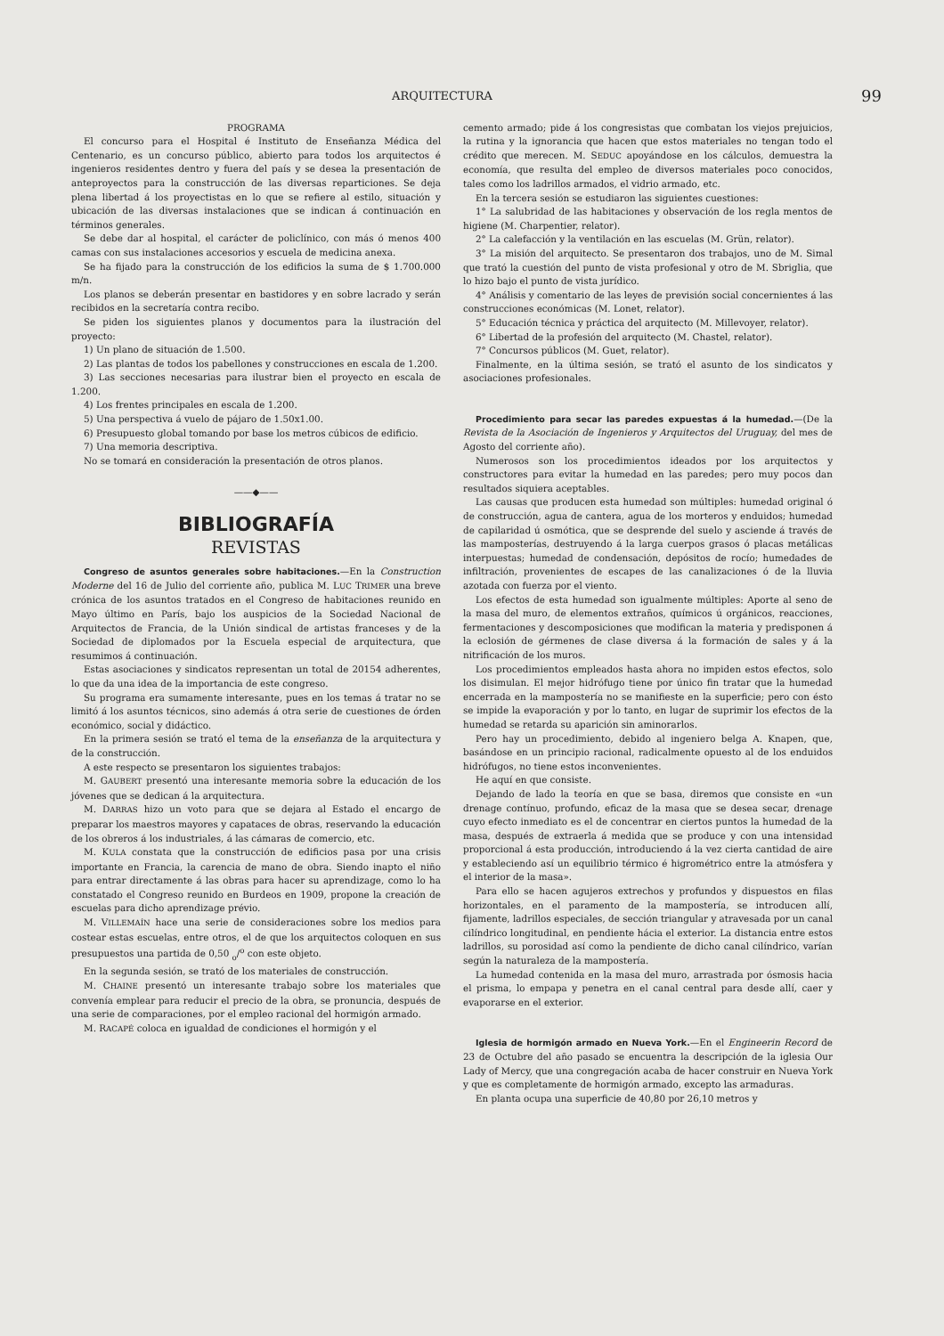ARQUITECTURA 99
PROGRAMA
El concurso para el Hospital é Instituto de Enseñanza Médica del Centenario, es un concurso público, abierto para todos los arquitectos é ingenieros residentes dentro y fuera del país y se desea la presentación de anteproyectos para la construcción de las diversas reparticiones. Se deja plena libertad á los proyectistas en lo que se refiere al estilo, situación y ubicación de las diversas instalaciones que se indican á continuación en términos generales.
Se debe dar al hospital, el carácter de policlínico, con más ó menos 400 camas con sus instalaciones accesorios y escuela de medicina anexa.
Se ha fijado para la construcción de los edificios la suma de $ 1.700.000 m/n.
Los planos se deberán presentar en bastidores y en sobre lacrado y serán recibidos en la secretaría contra recibo.
Se piden los siguientes planos y documentos para la ilustración del proyecto:
1) Un plano de situación de 1.500.
2) Las plantas de todos los pabellones y construcciones en escala de 1.200.
3) Las secciones necesarias para ilustrar bien el proyecto en escala de 1.200.
4) Los frentes principales en escala de 1.200.
5) Una perspectiva á vuelo de pájaro de 1.50x1.00.
6) Presupuesto global tomando por base los metros cúbicos de edificio.
7) Una memoria descriptiva.
No se tomará en consideración la presentación de otros planos.
——◆——
BIBLIOGRAFÍA
REVISTAS
Congreso de asuntos generales sobre habitaciones.—En la Construction Moderne del 16 de Julio del corriente año, publica M. LUC TRIMER una breve crónica de los asuntos tratados en el Congreso de habitaciones reunido en Mayo último en París, bajo los auspicios de la Sociedad Nacional de Arquitectos de Francia, de la Unión sindical de artistas franceses y de la Sociedad de diplomados por la Escuela especial de arquitectura, que resumimos á continuación.
Estas asociaciones y sindicatos representan un total de 20154 adherentes, lo que da una idea de la importancia de este congreso.
Su programa era sumamente interesante, pues en los temas á tratar no se limitó á los asuntos técnicos, sino además á otra serie de cuestiones de órden económico, social y didáctico.
En la primera sesión se trató el tema de la enseñanza de la arquitectura y de la construcción.
A este respecto se presentaron los siguientes trabajos:
M. GAUBERT presentó una interesante memoria sobre la educación de los jóvenes que se dedican á la arquitectura.
M. DARRAS hizo un voto para que se dejara al Estado el encargo de preparar los maestros mayores y capataces de obras, reservando la educación de los obreros á los industriales, á las cámaras de comercio, etc.
M. KULA constata que la construcción de edificios pasa por una crisis importante en Francia, la carencia de mano de obra. Siendo inapto el niño para entrar directamente á las obras para hacer su aprendizage, como lo ha constatado el Congreso reunido en Burdeos en 1909, propone la creación de escuelas para dicho aprendizage prévio.
M. VILLEMAÍN hace una serie de consideraciones sobre los medios para costear estas escuelas, entre otros, el de que los arquitectos coloquen en sus presupuestos una partida de 0,50 <sub>o</sub>/<sup>o</sup> con este objeto.
En la segunda sesión, se trató de los materiales de construcción.
M. CHAINE presentó un interesante trabajo sobre los materiales que convenía emplear para reducir el precio de la obra, se pronuncia, después de una serie de comparaciones, por el empleo racional del hormigón armado.
M. RACAPÉ coloca en igualdad de condiciones el hormigón y el
cemento armado; pide á los congresistas que combatan los viejos prejuicios, la rutina y la ignorancia que hacen que estos materiales no tengan todo el crédito que merecen. M. SEDUC apoyándose en los cálculos, demuestra la economía, que resulta del empleo de diversos materiales poco conocidos, tales como los ladrillos armados, el vidrio armado, etc.
En la tercera sesión se estudiaron las siguientes cuestiones:
1° La salubridad de las habitaciones y observación de los regla mentos de higiene (M. Charpentier, relator).
2° La calefacción y la ventilación en las escuelas (M. Grün, relator).
3° La misión del arquitecto. Se presentaron dos trabajos, uno de M. Simal que trató la cuestión del punto de vista profesional y otro de M. Sbriglia, que lo hizo bajo el punto de vista jurídico.
4° Análisis y comentario de las leyes de previsión social concernientes á las construcciones económicas (M. Lonet, relator).
5° Educación técnica y práctica del arquitecto (M. Millevoyer, relator).
6° Libertad de la profesión del arquitecto (M. Chastel, relator).
7° Concursos públicos (M. Guet, relator).
Finalmente, en la última sesión, se trató el asunto de los sindicatos y asociaciones profesionales.
Procedimiento para secar las paredes expuestas á la humedad.—(De la Revista de la Asociación de Ingenieros y Arquitectos del Uruguay, del mes de Agosto del corriente año).
Numerosos son los procedimientos ideados por los arquitectos y constructores para evitar la humedad en las paredes; pero muy pocos dan resultados siquiera aceptables.
Las causas que producen esta humedad son múltiples: humedad original ó de construcción, agua de cantera, agua de los morteros y enduidos; humedad de capilaridad ú osmótica, que se desprende del suelo y asciende á través de las mamposterías, destruyendo á la larga cuerpos grasos ó placas metálicas interpuestas; humedad de condensación, depósitos de rocío; humedades de infiltración, provenientes de escapes de las canalizaciones ó de la lluvia azotada con fuerza por el viento.
Los efectos de esta humedad son igualmente múltiples: Aporte al seno de la masa del muro, de elementos extraños, químicos ú orgánicos, reacciones, fermentaciones y descomposiciones que modifican la materia y predisponen á la eclosión de gérmenes de clase diversa á la formación de sales y á la nitrificación de los muros.
Los procedimientos empleados hasta ahora no impiden estos efectos, solo los disimulan. El mejor hidrófugo tiene por único fin tratar que la humedad encerrada en la mampostería no se manifieste en la superficie; pero con ésto se impide la evaporación y por lo tanto, en lugar de suprimir los efectos de la humedad se retarda su aparición sin aminorarlos.
Pero hay un procedimiento, debido al ingeniero belga A. Knapen, que, basándose en un principio racional, radicalmente opuesto al de los enduidos hidrófugos, no tiene estos inconvenientes.
He aquí en que consiste.
Dejando de lado la teoría en que se basa, diremos que consiste en «un drenage contínuo, profundo, eficaz de la masa que se desea secar, drenage cuyo efecto inmediato es el de concentrar en ciertos puntos la humedad de la masa, después de extraerla á medida que se produce y con una intensidad proporcional á esta producción, introduciendo á la vez cierta cantidad de aire y estableciendo así un equilibrio térmico é higrométrico entre la atmósfera y el interior de la masa».
Para ello se hacen agujeros extrechos y profundos y dispuestos en filas horizontales, en el paramento de la mampostería, se introducen allí, fijamente, ladrillos especiales, de sección triangular y atravesada por un canal cilíndrico longitudinal, en pendiente hácia el exterior. La distancia entre estos ladrillos, su porosidad así como la pendiente de dicho canal cilíndrico, varían según la naturaleza de la mampostería.
La humedad contenida en la masa del muro, arrastrada por ósmosis hacia el prisma, lo empapa y penetra en el canal central para desde allí, caer y evaporarse en el exterior.
Iglesia de hormigón armado en Nueva York.—En el Engineerin Record de 23 de Octubre del año pasado se encuentra la descripción de la iglesia Our Lady of Mercy, que una congregación acaba de hacer construir en Nueva York y que es completamente de hormigón armado, excepto las armaduras.
En planta ocupa una superficie de 40,80 por 26,10 metros y